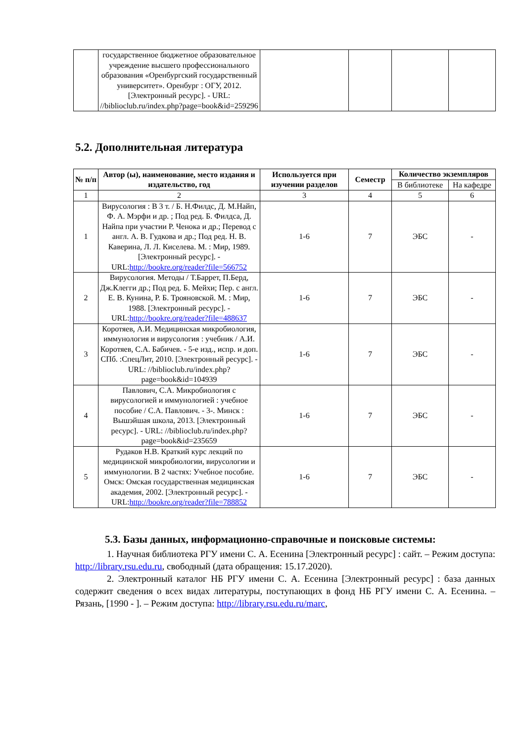| | государственное бюджетное образовательное учреждение высшего профессионального образования «Оренбургский государственный университет». Оренбург : ОГУ, 2012. [Электронный ресурс]. - URL: //biblioclub.ru/index.php?page=book&id=259296 | | | | |
5.2. Дополнительная литература
| № п/п | Автор (ы), наименование, место издания и издательство, год | Используется при изучении разделов | Семестр | Количество экземпляров | |
| --- | --- | --- | --- | --- | --- |
| | | | | В библиотеке | На кафедре |
| 1 | 2 | 3 | 4 | 5 | 6 |
| 1 | Вирусология : В 3 т. / Б. Н.Филдс, Д. М.Найп, Ф. А. Мэрфи и др. ; Под ред. Б. Филдса, Д. Найпа при участии Р. Ченока и др.; Перевод с англ. А. В. Гудкова и др.; Под ред. Н. В. Каверина, Л. Л. Киселева. М. : Мир, 1989. [Электронный ресурс]. - URL: http://bookre.org/reader?file=566752 | 1-6 | 7 | ЭБС | - |
| 2 | Вирусология. Методы / Т.Баррет, П.Берд, Дж.Клегги др.; Под ред. Б. Мейхи; Пер. с англ. Е. В. Кунина, Р. Б. Трояновской. М. : Мир, 1988. [Электронный ресурс]. - URL: http://bookre.org/reader?file=488637 | 1-6 | 7 | ЭБС | - |
| 3 | Коротяев, А.И. Медицинская микробиология, иммунология и вирусология : учебник / А.И. Коротяев, С.А. Бабичев. - 5-е изд., испр. и доп. СПб. :СпецЛит, 2010. [Электронный ресурс]. - URL: //biblioclub.ru/index.php?page=book&id=104939 | 1-6 | 7 | ЭБС | - |
| 4 | Павлович, С.А. Микробиология с вирусологией и иммунологией : учебное пособие / С.А. Павлович. - 3-. Минск : Вышэйшая школа, 2013. [Электронный ресурс]. - URL: //biblioclub.ru/index.php?page=book&id=235659 | 1-6 | 7 | ЭБС | - |
| 5 | Рудаков Н.В. Краткий курс лекций по медицинской микробиологии, вирусологии и иммунологии. В 2 частях: Учебное пособие. Омск: Омская государственная медицинская академия, 2002. [Электронный ресурс]. - URL: http://bookre.org/reader?file=788852 | 1-6 | 7 | ЭБС | - |
5.3. Базы данных, информационно-справочные и поисковые системы:
1. Научная библиотека РГУ имени С. А. Есенина [Электронный ресурс] : сайт. – Режим доступа: http://library.rsu.edu.ru, свободный (дата обращения: 15.17.2020).
2. Электронный каталог НБ РГУ имени С. А. Есенина [Электронный ресурс] : база данных содержит сведения о всех видах литературы, поступающих в фонд НБ РГУ имени С. А. Есенина. – Рязань, [1990 - ]. – Режим доступа: http://library.rsu.edu.ru/marc,